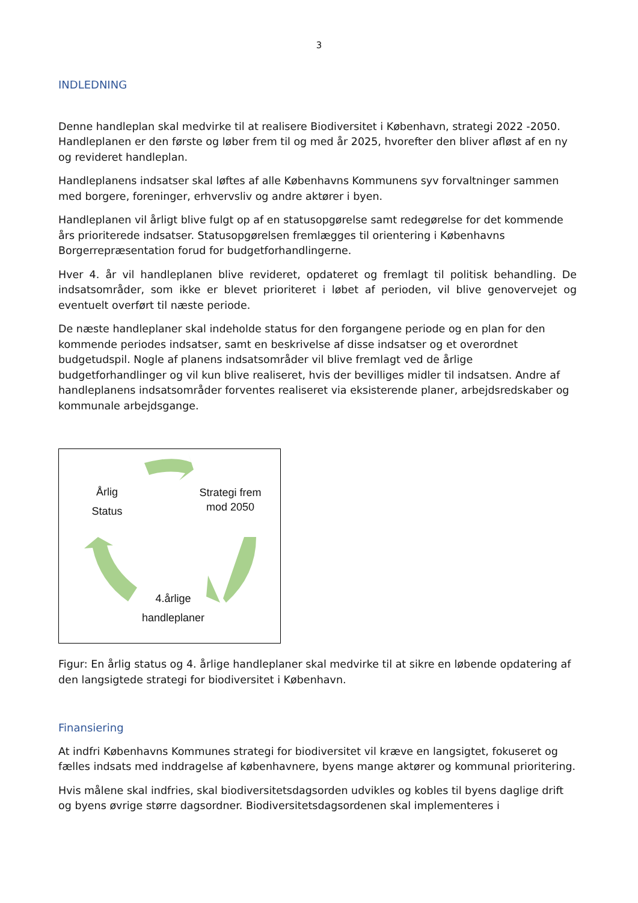3
INDLEDNING
Denne handleplan skal medvirke til at realisere Biodiversitet i København, strategi 2022 -2050. Handleplanen er den første og løber frem til og med år 2025, hvorefter den bliver afløst af en ny og revideret handleplan.
Handleplanens indsatser skal løftes af alle Københavns Kommunens syv forvaltninger sammen med borgere, foreninger, erhvervsliv og andre aktører i byen.
Handleplanen vil årligt blive fulgt op af en statusopgørelse samt redegørelse for det kommende års prioriterede indsatser. Statusopgørelsen fremlægges til orientering i Københavns Borgerrepræsentation forud for budgetforhandlingerne.
Hver 4. år vil handleplanen blive revideret, opdateret og fremlagt til politisk behandling. De indsatsområder, som ikke er blevet prioriteret i løbet af perioden, vil blive genovervejet og eventuelt overført til næste periode.
De næste handleplaner skal indeholde status for den forgangene periode og en plan for den kommende periodes indsatser, samt en beskrivelse af disse indsatser og et overordnet budgetudspil. Nogle af planens indsatsområder vil blive fremlagt ved de årlige budgetforhandlinger og vil kun blive realiseret, hvis der bevilliges midler til indsatsen. Andre af handleplanens indsatsområder forventes realiseret via eksisterende planer, arbejdsredskaber og kommunale arbejdsgange.
Årlig
Status
Strategi frem mod 2050
4.årlige
handleplaner
Figur: En årlig status og 4. årlige handleplaner skal medvirke til at sikre en løbende opdatering af den langsigtede strategi for biodiversitet i København.
Finansiering
At indfri Københavns Kommunes strategi for biodiversitet vil kræve en langsigtet, fokuseret og fælles indsats med inddragelse af københavnere, byens mange aktører og kommunal prioritering.
Hvis målene skal indfries, skal biodiversitetsdagsorden udvikles og kobles til byens daglige drift og byens øvrige større dagsordner. Biodiversitetsdagsordenen skal implementeres i